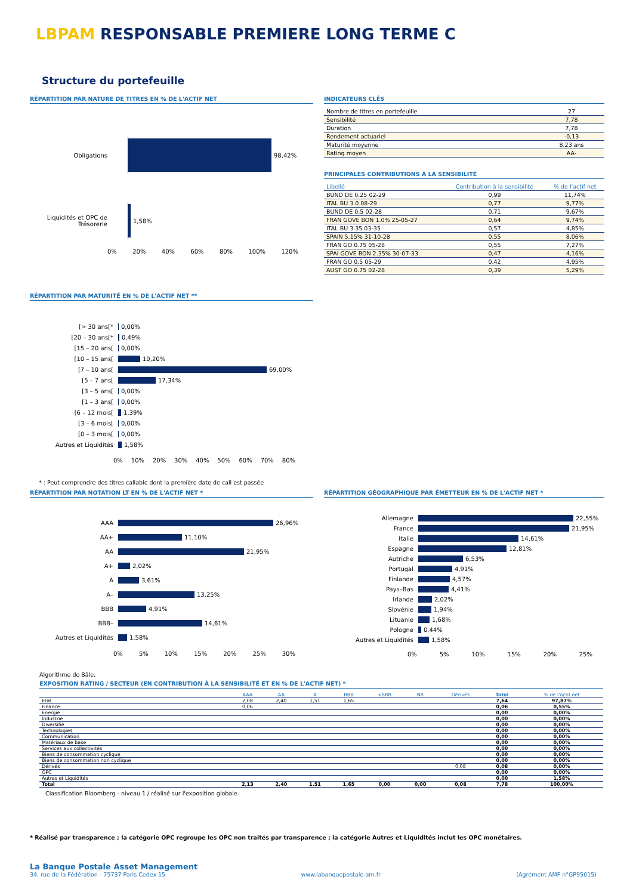LBPAM RESPONSABLE PREMIERE LONG TERME C
Structure du portefeuille
RÉPARTITION PAR NATURE DE TITRES EN % DE L'ACTIF NET
Obligations
98,42%
Liquidités et OPC de Trésorerie
1,58%
0% 20% 40% 60% 80% 100% 120%
INDICATEURS CLÉS
| Nombre de titres en portefeuille | 27 |
| Sensibilité | 7,78 |
| Duration | 7,78 |
| Rendement actuariel | -0,13 |
| Maturité moyenne | 8,23 ans |
| Rating moyen | AA- |
PRINCIPALES CONTRIBUTIONS À LA SENSIBILITÉ
| Libellé | Contribution à la sensibilité | % de l'actif net |
| --- | --- | --- |
| BUND DE 0.25 02-29 | 0,99 | 11,74% |
| ITAL BU 3.0 08-29 | 0,77 | 9,77% |
| BUND DE 0.5 02-28 | 0,71 | 9,67% |
| FRAN GOVE BON 1.0% 25-05-27 | 0,64 | 9,74% |
| ITAL BU 3.35 03-35 | 0,57 | 4,85% |
| SPAIN 5.15% 31-10-28 | 0,55 | 8,06% |
| FRAN GO 0.75 05-28 | 0,55 | 7,27% |
| SPAI GOVE BON 2.35% 30-07-33 | 0,47 | 4,16% |
| FRAN GO 0.5 05-29 | 0,42 | 4,95% |
| AUST GO 0.75 02-28 | 0,39 | 5,29% |
RÉPARTITION PAR MATURITÉ EN % DE L'ACTIF NET **
[> 30 ans[*
0,00%
[20 – 30 ans[*
0,49%
[15 – 20 ans[
0,00%
[10 – 15 ans[
10,20%
[7 – 10 ans[
69,00%
[5 – 7 ans[
17,34%
[3 – 5 ans[
0,00%
[1 – 3 ans[
0,00%
[6 – 12 mois[
1,39%
[3 – 6 mois[
0,00%
[0 – 3 mois[
0,00%
Autres et Liquidités
1,58%
0% 10% 20% 30% 40% 50% 60% 70% 80%
* : Peut comprendre des titres callable dont la première date de call est passée
RÉPARTITION PAR NOTATION LT EN % DE L'ACTIF NET *
AAA
26,96%
AA+
11,10%
AA
21,95%
A+
2,02%
A
3,61%
A–
13,25%
BBB
4,91%
BBB–
14,61%
Autres et Liquidités
1,58%
0% 5% 10% 15% 20% 25% 30%
RÉPARTITION GÉOGRAPHIQUE PAR ÉMETTEUR EN % DE L'ACTIF NET *
Allemagne
22,55%
France
21,95%
Italie
14,61%
Espagne
12,81%
Autriche
6,53%
Portugal
4,91%
Finlande
4,57%
Pays–Bas
4,41%
Irlande
2,02%
Slovénie
1,94%
Lituanie
1,68%
Pologne
0,44%
Autres et Liquidités
1,58%
0% 5% 10% 15% 20% 25%
Algorithme de Bâle.
EXPOSITION RATING / SECTEUR (EN CONTRIBUTION À LA SENSIBILITÉ ET EN % DE L'ACTIF NET) *
| | AAA | AA | A | BBB | <BBB | NR | Dérivés | Total | % de l'actif net |
| --- | --- | --- | --- | --- | --- | --- | --- | --- | --- |
| Etat | 2,08 | 2,40 | 1,51 | 1,65 | | | | 7,64 | 97,87% |
| Finance | 0,06 | | | | | | | 0,06 | 0,55% |
| Energie | | | | | | | | 0,00 | 0,00% |
| Industrie | | | | | | | | 0,00 | 0,00% |
| Diversifié | | | | | | | | 0,00 | 0,00% |
| Technologies | | | | | | | | 0,00 | 0,00% |
| Communication | | | | | | | | 0,00 | 0,00% |
| Matériaux de base | | | | | | | | 0,00 | 0,00% |
| Services aux collectivités | | | | | | | | 0,00 | 0,00% |
| Biens de consommation cyclique | | | | | | | | 0,00 | 0,00% |
| Biens de consommation non cyclique | | | | | | | | 0,00 | 0,00% |
| Dérivés | | | | | | | 0,08 | 0,08 | 0,00% |
| OPC | | | | | | | | 0,00 | 0,00% |
| Autres et Liquidités | | | | | | | | 0,00 | 1,58% |
| Total | 2,13 | 2,40 | 1,51 | 1,65 | 0,00 | 0,00 | 0,08 | 7,78 | 100,00% |
Classification Bloomberg - niveau 1 / réalisé sur l'exposition globale.
* Réalisé par transparence ; la catégorie OPC regroupe les OPC non traités par transparence ; la catégorie Autres et Liquidités inclut les OPC monétaires.
La Banque Postale Asset Management
34, rue de la Fédération - 75737 Paris Cedex 15 www.labanquepostale-am.fr (Agrément AMF n°GP95015)